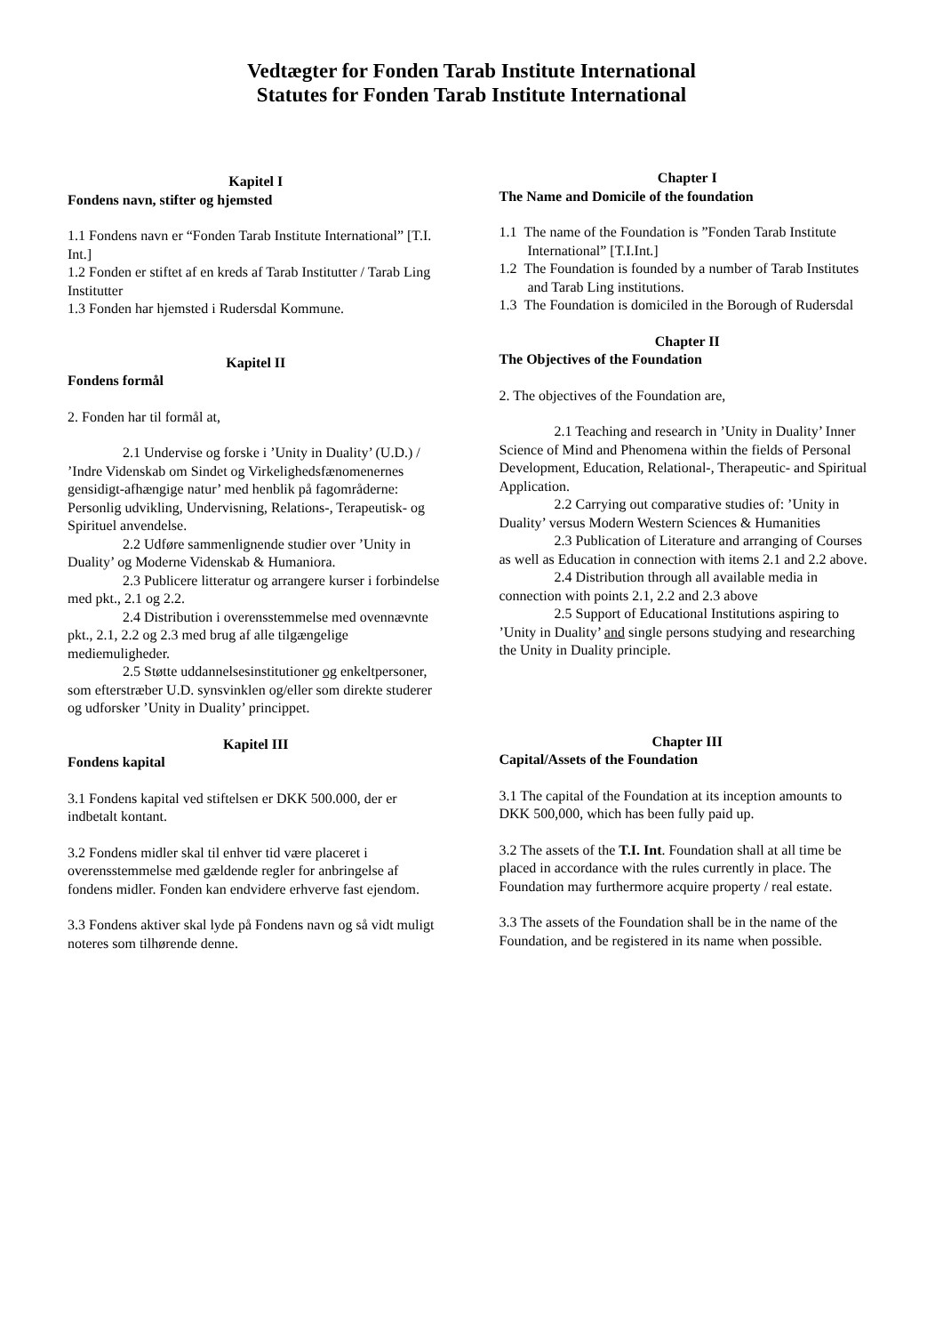Vedtægter for Fonden Tarab Institute International
Statutes for Fonden Tarab Institute International
Kapitel I
Fondens navn, stifter og hjemsted
1.1 Fondens navn er “Fonden Tarab Institute International” [T.I. Int.]
1.2 Fonden er stiftet af en kreds af Tarab Institutter / Tarab Ling Institutter
1.3 Fonden har hjemsted i Rudersdal Kommune.
Kapitel II
Fondens formål
2. Fonden har til formål at,
2.1 Undervise og forske i ’Unity in Duality’ (U.D.) / ’Indre Videnskab om Sindet og Virkelighedsfænomenernes gensidigt-afhængige natur’ med henblik på fagområderne: Personlig udvikling, Undervisning, Relations-, Terapeutisk- og Spirituel anvendelse.
2.2 Udføre sammenlignende studier over ’Unity in Duality’ og Moderne Videnskab & Humaniora.
2.3 Publicere litteratur og arrangere kurser i forbindelse med pkt., 2.1 og 2.2.
2.4 Distribution i overensstemmelse med ovennævnte pkt., 2.1, 2.2 og 2.3 med brug af alle tilgængelige mediemuligheder.
2.5 Støtte uddannelsesinstitutioner og enkeltpersoner, som efterstræber U.D. synsvinklen og/eller som direkte studerer og udforsker ’Unity in Duality’ princippet.
Kapitel III
Fondens kapital
3.1 Fondens kapital ved stiftelsen er DKK 500.000, der er indbetalt kontant.
3.2 Fondens midler skal til enhver tid være placeret i overensstemmelse med gældende regler for anbringelse af fondens midler. Fonden kan endvidere erhverve fast ejendom.
3.3 Fondens aktiver skal lyde på Fondens navn og så vidt muligt noteres som tilhørende denne.
Chapter I
The Name and Domicile of the foundation
1.1 The name of the Foundation is ”Fonden Tarab Institute International” [T.I.Int.]
1.2 The Foundation is founded by a number of Tarab Institutes and Tarab Ling institutions.
1.3 The Foundation is domiciled in the Borough of Rudersdal
Chapter II
The Objectives of the Foundation
2. The objectives of the Foundation are,
2.1 Teaching and research in ’Unity in Duality’ Inner Science of Mind and Phenomena within the fields of Personal Development, Education, Relational-, Therapeutic- and Spiritual Application.
2.2 Carrying out comparative studies of: ’Unity in Duality’ versus Modern Western Sciences & Humanities
2.3 Publication of Literature and arranging of Courses as well as Education in connection with items 2.1 and 2.2 above.
2.4 Distribution through all available media in connection with points 2.1, 2.2 and 2.3 above
2.5 Support of Educational Institutions aspiring to ’Unity in Duality’ and single persons studying and researching the Unity in Duality principle.
Chapter III
Capital/Assets of the Foundation
3.1 The capital of the Foundation at its inception amounts to DKK 500,000, which has been fully paid up.
3.2 The assets of the T.I. Int. Foundation shall at all time be placed in accordance with the rules currently in place. The Foundation may furthermore acquire property / real estate.
3.3 The assets of the Foundation shall be in the name of the Foundation, and be registered in its name when possible.